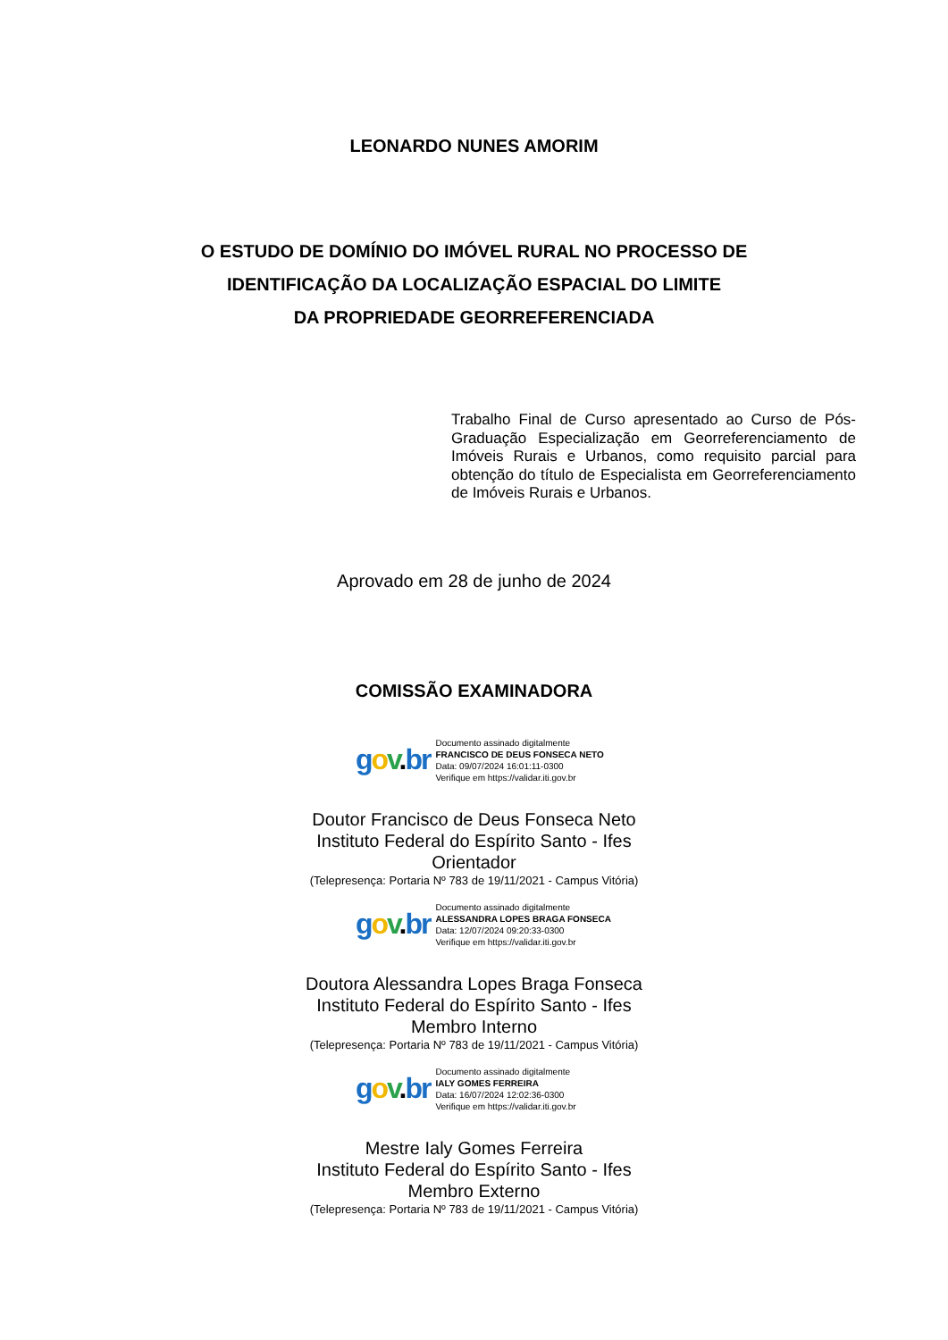LEONARDO NUNES AMORIM
O ESTUDO DE DOMÍNIO DO IMÓVEL RURAL NO PROCESSO DE
IDENTIFICAÇÃO DA LOCALIZAÇÃO ESPACIAL DO LIMITE
DA PROPRIEDADE GEORREFERENCIADA
Trabalho Final de Curso apresentado ao Curso de Pós-Graduação Especialização em Georreferenciamento de Imóveis Rurais e Urbanos, como requisito parcial para obtenção do título de Especialista em Georreferenciamento de Imóveis Rurais e Urbanos.
Aprovado em 28 de junho de 2024
COMISSÃO EXAMINADORA
gov.br
Documento assinado digitalmente
FRANCISCO DE DEUS FONSECA NETO
Data: 09/07/2024 16:01:11-0300
Verifique em https://validar.iti.gov.br
Doutor Francisco de Deus Fonseca Neto
Instituto Federal do Espírito Santo - Ifes
Orientador
(Telepresença: Portaria Nº 783 de 19/11/2021 - Campus Vitória)
gov.br
Documento assinado digitalmente
ALESSANDRA LOPES BRAGA FONSECA
Data: 12/07/2024 09:20:33-0300
Verifique em https://validar.iti.gov.br
Doutora Alessandra Lopes Braga Fonseca
Instituto Federal do Espírito Santo - Ifes
Membro Interno
(Telepresença: Portaria Nº 783 de 19/11/2021 - Campus Vitória)
gov.br
Documento assinado digitalmente
IALY GOMES FERREIRA
Data: 16/07/2024 12:02:36-0300
Verifique em https://validar.iti.gov.br
Mestre Ialy Gomes Ferreira
Instituto Federal do Espírito Santo - Ifes
Membro Externo
(Telepresença: Portaria Nº 783 de 19/11/2021 - Campus Vitória)